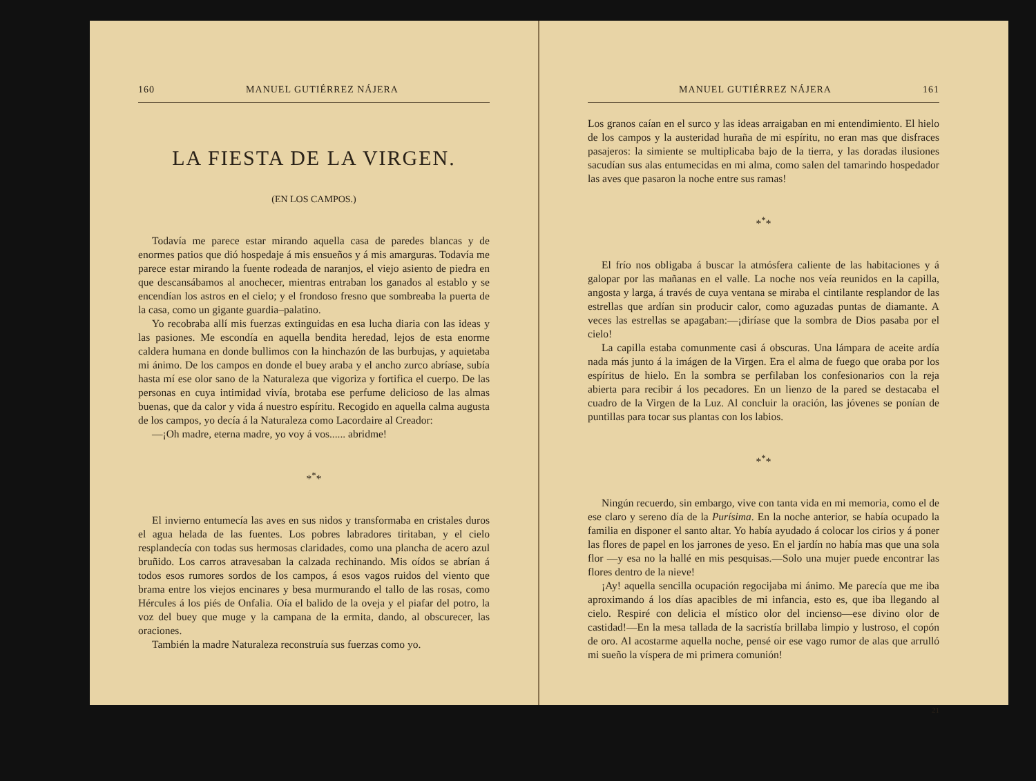160 MANUEL GUTIÉRREZ NÁJERA
LA FIESTA DE LA VIRGEN.
(EN LOS CAMPOS.)
Todavía me parece estar mirando aquella casa de paredes blancas y de enormes patios que dió hospedaje á mis ensueños y á mis amarguras. Todavía me parece estar mirando la fuente rodeada de naranjos, el viejo asiento de piedra en que descansábamos al anochecer, mientras entraban los ganados al establo y se encendían los astros en el cielo; y el frondoso fresno que sombreaba la puerta de la casa, como un gigante guardia–palatino.
Yo recobraba allí mis fuerzas extinguidas en esa lucha diaria con las ideas y las pasiones. Me escondía en aquella bendita heredad, lejos de esta enorme caldera humana en donde bullimos con la hinchazón de las burbujas, y aquietaba mi ánimo. De los campos en donde el buey araba y el ancho zurco abríase, subía hasta mí ese olor sano de la Naturaleza que vigoriza y fortifica el cuerpo. De las personas en cuya intimidad vivía, brotaba ese perfume delicioso de las almas buenas, que da calor y vida á nuestro espíritu. Recogido en aquella calma augusta de los campos, yo decía á la Naturaleza como Lacordaire al Creador:
—¡Oh madre, eterna madre, yo voy á vos...... abridme!
*<sup>*</sup>*
El invierno entumecía las aves en sus nidos y transformaba en cristales duros el agua helada de las fuentes. Los pobres labradores tiritaban, y el cielo resplandecía con todas sus hermosas claridades, como una plancha de acero azul bruñido. Los carros atravesaban la calzada rechinando. Mis oídos se abrían á todos esos rumores sordos de los campos, á esos vagos ruidos del viento que brama entre los viejos encinares y besa murmurando el tallo de las rosas, como Hércules á los piés de Onfalia. Oía el balido de la oveja y el piafar del potro, la voz del buey que muge y la campana de la ermita, dando, al obscurecer, las oraciones.
También la madre Naturaleza reconstruía sus fuerzas como yo.
MANUEL GUTIÉRREZ NÁJERA 161
Los granos caían en el surco y las ideas arraigaban en mi entendimiento. El hielo de los campos y la austeridad huraña de mi espíritu, no eran mas que disfraces pasajeros: la simiente se multiplicaba bajo de la tierra, y las doradas ilusiones sacudían sus alas entumecidas en mi alma, como salen del tamarindo hospedador las aves que pasaron la noche entre sus ramas!
*<sup>*</sup>*
El frío nos obligaba á buscar la atmósfera caliente de las habitaciones y á galopar por las mañanas en el valle. La noche nos veía reunidos en la capilla, angosta y larga, á través de cuya ventana se miraba el cintilante resplandor de las estrellas que ardían sin producir calor, como aguzadas puntas de diamante. A veces las estrellas se apagaban:—¡diríase que la sombra de Dios pasaba por el cielo!
La capilla estaba comunmente casi á obscuras. Una lámpara de aceite ardía nada más junto á la imágen de la Virgen. Era el alma de fuego que oraba por los espíritus de hielo. En la sombra se perfilaban los confesionarios con la reja abierta para recibir á los pecadores. En un lienzo de la pared se destacaba el cuadro de la Virgen de la Luz. Al concluir la oración, las jóvenes se ponían de puntillas para tocar sus plantas con los labios.
*<sup>*</sup>*
Ningún recuerdo, sin embargo, vive con tanta vida en mi memoria, como el de ese claro y sereno día de la Purísima. En la noche anterior, se había ocupado la familia en disponer el santo altar. Yo había ayudado á colocar los cirios y á poner las flores de papel en los jarrones de yeso. En el jardín no había mas que una sola flor —y esa no la hallé en mis pesquisas.—Solo una mujer puede encontrar las flores dentro de la nieve!
¡Ay! aquella sencilla ocupación regocijaba mi ánimo. Me parecía que me iba aproximando á los días apacibles de mi infancia, esto es, que iba llegando al cielo. Respiré con delicia el místico olor del incienso—ese divino olor de castidad!—En la mesa tallada de la sacristía brillaba limpio y lustroso, el copón de oro. Al acostarme aquella noche, pensé oir ese vago rumor de alas que arrulló mi sueño la víspera de mi primera comunión!
21